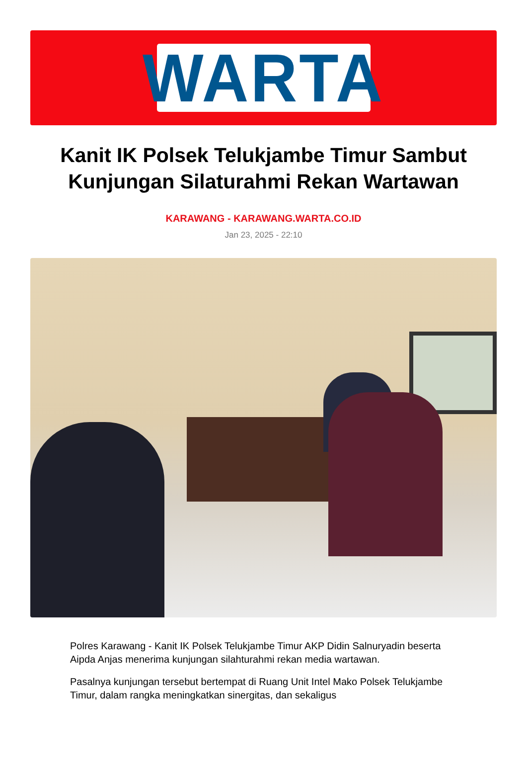WARTA
Kanit IK Polsek Telukjambe Timur Sambut Kunjungan Silaturahmi Rekan Wartawan
KARAWANG - KARAWANG.WARTA.CO.ID
Jan 23, 2025 - 22:10
Polres Karawang - Kanit IK Polsek Telukjambe Timur AKP Didin Salnuryadin beserta Aipda Anjas menerima kunjungan silahturahmi rekan media wartawan.
Pasalnya kunjungan tersebut bertempat di Ruang Unit Intel Mako Polsek Telukjambe Timur, dalam rangka meningkatkan sinergitas, dan sekaligus